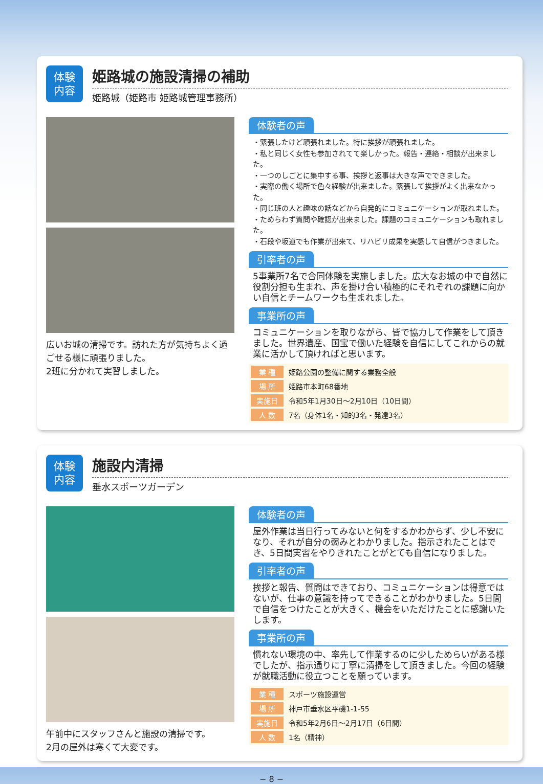体験
内容
姫路城の施設清掃の補助
姫路城（姫路市 姫路城管理事務所）
広いお城の清掃です。訪れた方が気持ちよく過ごせる様に頑張りました。
2班に分かれて実習しました。
体験者の声
・緊張したけど頑張れました。特に挨拶が頑張れました。
・私と同じく女性も参加されてて楽しかった。報告・連絡・相談が出来ました。
・一つのしごとに集中する事、挨拶と返事は大きな声でできました。
・実際の働く場所で色々経験が出来ました。緊張して挨拶がよく出来なかった。
・同じ班の人と趣味の話などから自発的にコミュニケーションが取れました。
・ためらわず質問や確認が出来ました。課題のコミュニケーションも取れました。
・石段や坂道でも作業が出来て、リハビリ成果を実感して自信がつきました。
引率者の声
5事業所7名で合同体験を実施しました。広大なお城の中で自然に役割分担も生まれ、声を掛け合い積極的にそれぞれの課題に向かい自信とチームワークも生まれました。
事業所の声
コミュニケーションを取りながら、皆で協力して作業をして頂きました。世界遺産、国宝で働いた経験を自信にしてこれからの就業に活かして頂ければと思います。
| 業 種 | 姫路公園の整備に関する業務全般 |
| 場 所 | 姫路市本町68番地 |
| 実施日 | 令和5年1月30日～2月10日（10日間） |
| 人 数 | 7名（身体1名・知的3名・発達3名） |
体験
内容
施設内清掃
垂水スポーツガーデン
午前中にスタッフさんと施設の清掃です。
2月の屋外は寒くて大変です。
体験者の声
屋外作業は当日行ってみないと何をするかわからず、少し不安になり、それが自分の弱みとわかりました。指示されたことはでき、5日間実習をやりきれたことがとても自信になりました。
引率者の声
挨拶と報告、質問はできており、コミュニケーションは得意ではないが、仕事の意識を持ってできることがわかりました。5日間で自信をつけたことが大きく、機会をいただけたことに感謝いたします。
事業所の声
慣れない環境の中、率先して作業するのに少しためらいがある様でしたが、指示通りに丁寧に清掃をして頂きました。今回の経験が就職活動に役立つことを願っています。
| 業 種 | スポーツ施設運営 |
| 場 所 | 神戸市垂水区平磯1-1-55 |
| 実施日 | 令和5年2月6日～2月17日（6日間） |
| 人 数 | 1名（精神） |
− 8 −